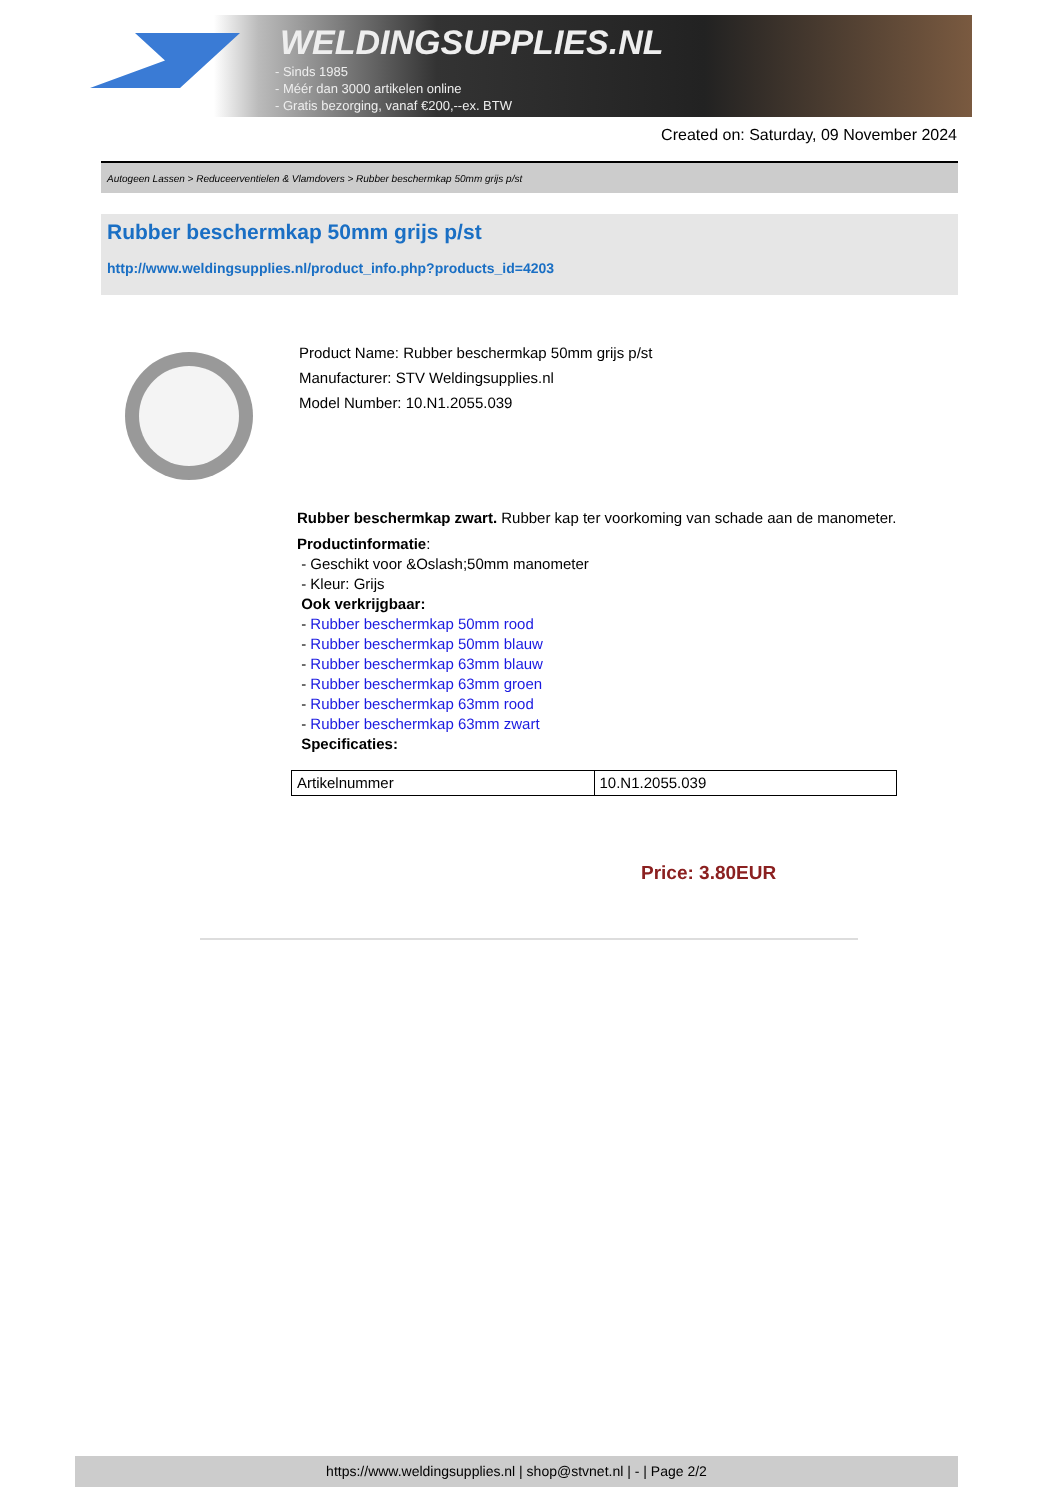WELDINGSUPPLIES.NL
- Sinds 1985
- Méér dan 3000 artikelen online
- Gratis bezorging, vanaf €200,--ex. BTW
Created on: Saturday, 09 November 2024
Autogeen Lassen > Reduceerventielen & Vlamdovers > Rubber beschermkap 50mm grijs p/st
Rubber beschermkap 50mm grijs p/st
http://www.weldingsupplies.nl/product_info.php?products_id=4203
Product Name: Rubber beschermkap 50mm grijs p/st
Manufacturer: STV Weldingsupplies.nl
Model Number: 10.N1.2055.039
Rubber beschermkap zwart. Rubber kap ter voorkoming van schade aan de manometer.
Productinformatie:
- Geschikt voor &Oslash;50mm manometer
- Kleur: Grijs
Ook verkrijgbaar:
- Rubber beschermkap 50mm rood
- Rubber beschermkap 50mm blauw
- Rubber beschermkap 63mm blauw
- Rubber beschermkap 63mm groen
- Rubber beschermkap 63mm rood
- Rubber beschermkap 63mm zwart
Specificaties:
| Artikelnummer | 10.N1.2055.039 |
Price: 3.80EUR
https://www.weldingsupplies.nl | shop@stvnet.nl | - | Page 2/2